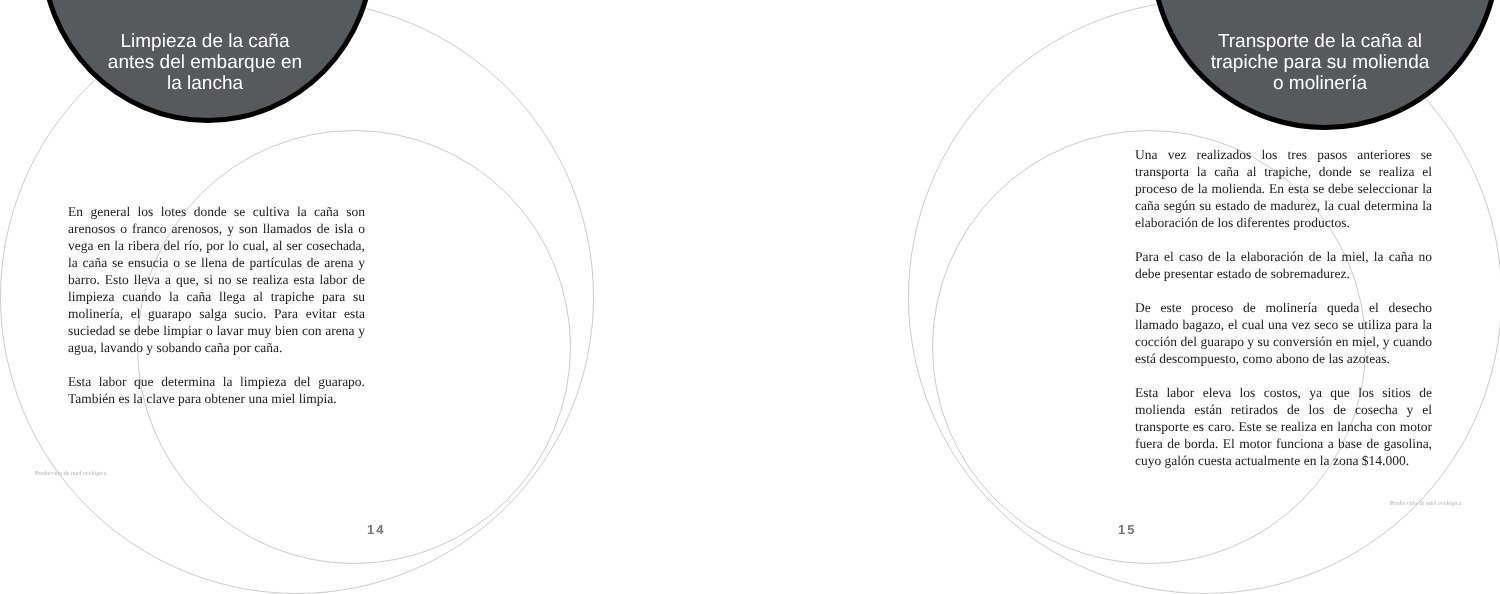Limpieza de la caña antes del embarque en la lancha
En general los lotes donde se cultiva la caña son arenosos o franco arenosos, y son llamados de isla o vega en la ribera del río, por lo cual, al ser cosechada, la caña se ensucia o se llena de partículas de arena y barro. Esto lleva a que, si no se realiza esta labor de limpieza cuando la caña llega al trapiche para su molinería, el guarapo salga sucio. Para evitar esta suciedad se debe limpiar o lavar muy bien con arena y agua, lavando y sobando caña por caña.
Esta labor que determina la limpieza del guarapo. También es la clave para obtener una miel limpia.
Producción de miel ecológica
14
Transporte de la caña al trapiche para su molienda o molinería
Una vez realizados los tres pasos anteriores se transporta la caña al trapiche, donde se realiza el proceso de la molienda. En esta se debe seleccionar la caña según su estado de madurez, la cual determina la elaboración de los diferentes productos.
Para el caso de la elaboración de la miel, la caña no debe presentar estado de sobremadurez.
De este proceso de molinería queda el desecho llamado bagazo, el cual una vez seco se utiliza para la cocción del guarapo y su conversión en miel, y cuando está descompuesto, como abono de las azoteas.
Esta labor eleva los costos, ya que los sitios de molienda están retirados de los de cosecha y el transporte es caro. Este se realiza en lancha con motor fuera de borda. El motor funciona a base de gasolina, cuyo galón cuesta actualmente en la zona $14.000.
15
Producción de miel ecológica